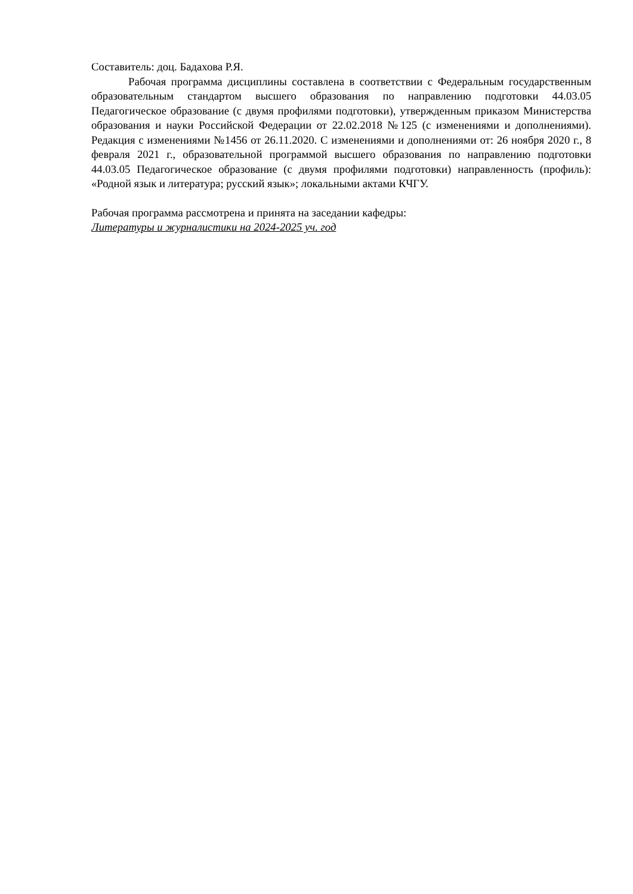Составитель: доц. Бадахова Р.Я.
Рабочая программа дисциплины составлена в соответствии с Федеральным государственным образовательным стандартом высшего образования по направлению подготовки 44.03.05 Педагогическое образование (с двумя профилями подготовки), утвержденным приказом Министерства образования и науки Российской Федерации от 22.02.2018 №125 (с изменениями и дополнениями). Редакция с изменениями №1456 от 26.11.2020. С изменениями и дополнениями от: 26 ноября 2020 г., 8 февраля 2021 г., образовательной программой высшего образования по направлению подготовки 44.03.05 Педагогическое образование (с двумя профилями подготовки) направленность (профиль): «Родной язык и литература; русский язык»; локальными актами КЧГУ.
Рабочая программа рассмотрена и принята на заседании кафедры:
Литературы и журналистики на 2024-2025 уч. год